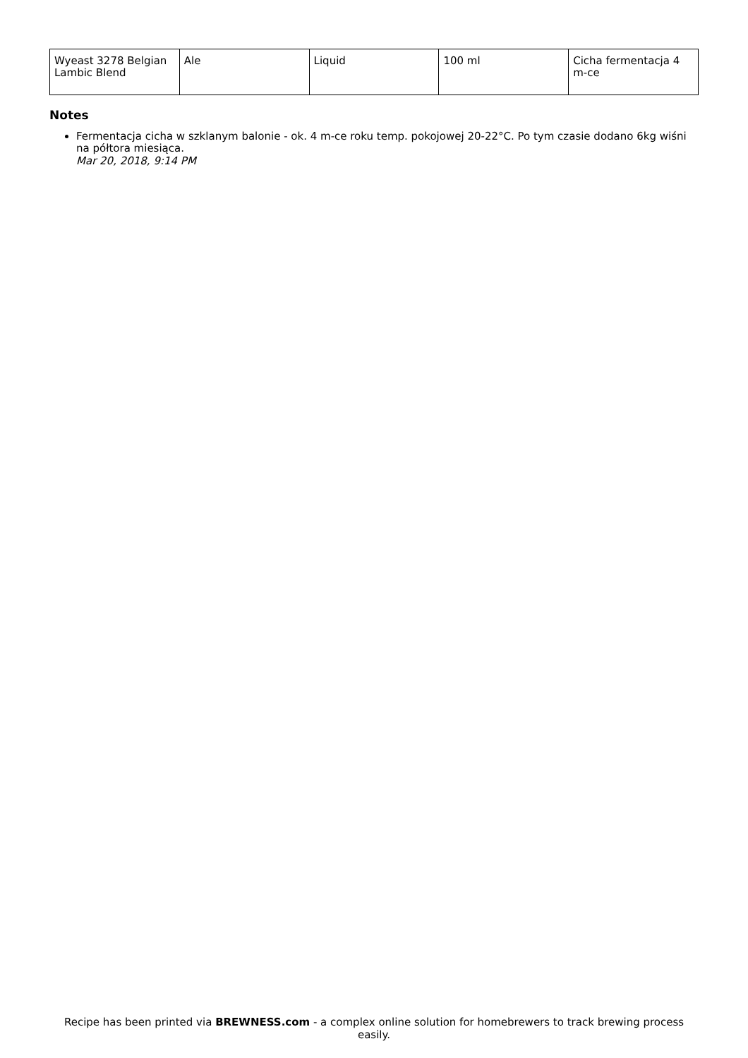| Wyeast 3278 Belgian Lambic Blend | Ale | Liquid | 100 ml | Cicha fermentacja 4 m-ce |
Notes
Fermentacja cicha w szklanym balonie - ok. 4 m-ce roku temp. pokojowej 20-22°C. Po tym czasie dodano 6kg wiśni na półtora miesiąca.
Mar 20, 2018, 9:14 PM
Recipe has been printed via BREWNESS.com - a complex online solution for homebrewers to track brewing process easily.